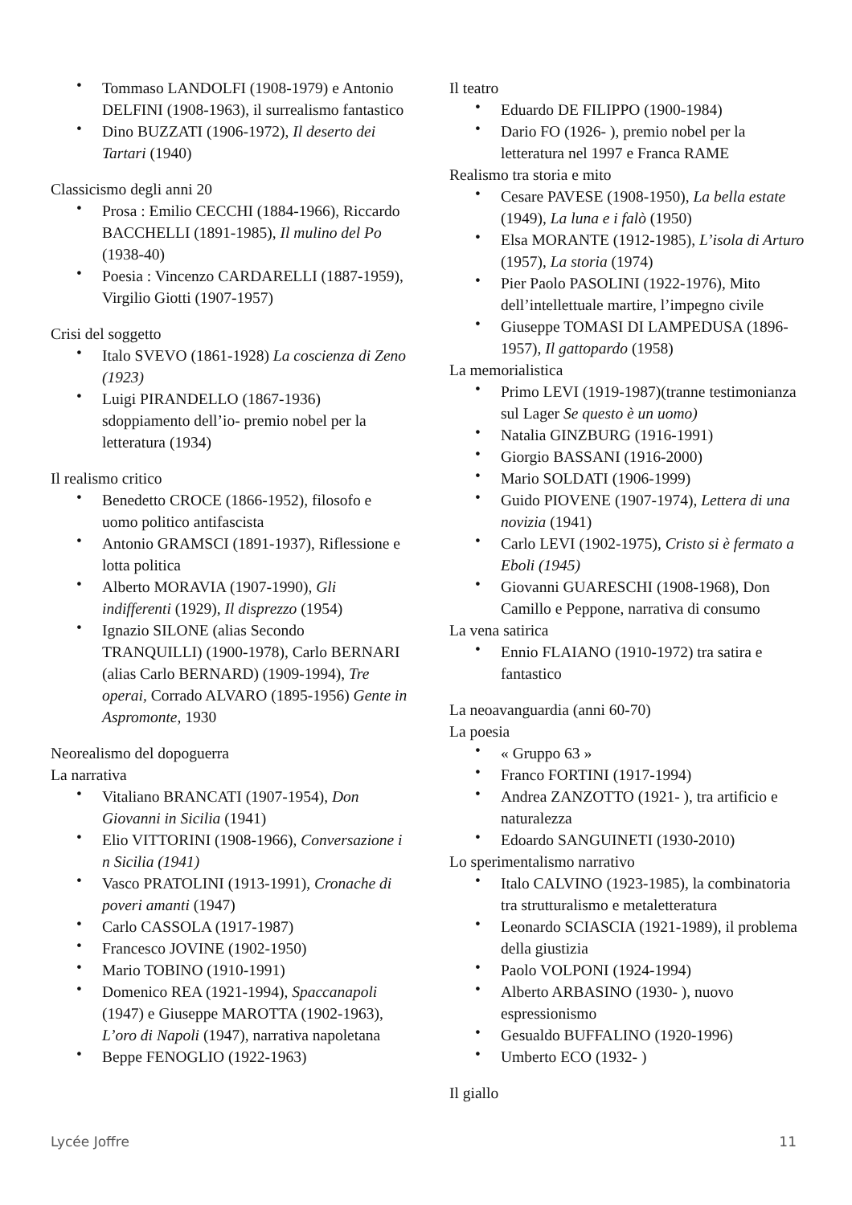• Tommaso LANDOLFI (1908-1979) e Antonio DELFINI (1908-1963), il surrealismo fantastico
• Dino BUZZATI (1906-1972), Il deserto dei Tartari (1940)
Classicismo degli anni 20
• Prosa : Emilio CECCHI (1884-1966), Riccardo BACCHELLI (1891-1985), Il mulino del Po (1938-40)
• Poesia : Vincenzo CARDARELLI (1887-1959), Virgilio Giotti (1907-1957)
Crisi del soggetto
• Italo SVEVO (1861-1928) La coscienza di Zeno (1923)
• Luigi PIRANDELLO (1867-1936) sdoppiamento dell’io- premio nobel per la letteratura (1934)
Il realismo critico
• Benedetto CROCE (1866-1952), filosofo e uomo politico antifascista
• Antonio GRAMSCI (1891-1937), Riflessione e lotta politica
• Alberto MORAVIA (1907-1990), Gli indifferenti (1929), Il disprezzo (1954)
• Ignazio SILONE (alias Secondo TRANQUILLI) (1900-1978), Carlo BERNARI (alias Carlo BERNARD) (1909-1994), Tre operai, Corrado ALVARO (1895-1956) Gente in Aspromonte, 1930
Neorealismo del dopoguerra
La narrativa
• Vitaliano BRANCATI (1907-1954), Don Giovanni in Sicilia (1941)
• Elio VITTORINI (1908-1966), Conversazione i n Sicilia (1941)
• Vasco PRATOLINI (1913-1991), Cronache di poveri amanti (1947)
• Carlo CASSOLA (1917-1987)
• Francesco JOVINE (1902-1950)
• Mario TOBINO (1910-1991)
• Domenico REA (1921-1994), Spaccanapoli (1947) e Giuseppe MAROTTA (1902-1963), L’oro di Napoli (1947), narrativa napoletana
• Beppe FENOGLIO (1922-1963)
Il teatro
• Eduardo DE FILIPPO (1900-1984)
• Dario FO (1926- ), premio nobel per la letteratura nel 1997 e Franca RAME
Realismo tra storia e mito
• Cesare PAVESE (1908-1950), La bella estate (1949), La luna e i falò (1950)
• Elsa MORANTE (1912-1985), L’isola di Arturo (1957), La storia (1974)
• Pier Paolo PASOLINI (1922-1976), Mito dell’intellettuale martire, l’impegno civile
• Giuseppe TOMASI DI LAMPEDUSA (1896-1957), Il gattopardo (1958)
La memorialistica
• Primo LEVI (1919-1987)(tranne testimonianza sul Lager Se questo è un uomo)
• Natalia GINZBURG (1916-1991)
• Giorgio BASSANI (1916-2000)
• Mario SOLDATI (1906-1999)
• Guido PIOVENE (1907-1974), Lettera di una novizia (1941)
• Carlo LEVI (1902-1975), Cristo si è fermato a Eboli (1945)
• Giovanni GUARESCHI (1908-1968), Don Camillo e Peppone, narrativa di consumo
La vena satirica
• Ennio FLAIANO (1910-1972) tra satira e fantastico
La neoavanguardia (anni 60-70)
La poesia
• « Gruppo 63 »
• Franco FORTINI (1917-1994)
• Andrea ZANZOTTO (1921- ), tra artificio e naturalezza
• Edoardo SANGUINETI (1930-2010)
Lo sperimentalismo narrativo
• Italo CALVINO (1923-1985), la combinatoria tra strutturalismo e metaletteratura
• Leonardo SCIASCIA (1921-1989), il problema della giustizia
• Paolo VOLPONI (1924-1994)
• Alberto ARBASINO (1930- ), nuovo espressionismo
• Gesualdo BUFFALINO (1920-1996)
• Umberto ECO (1932- )
Il giallo
Lycée Joffre 11